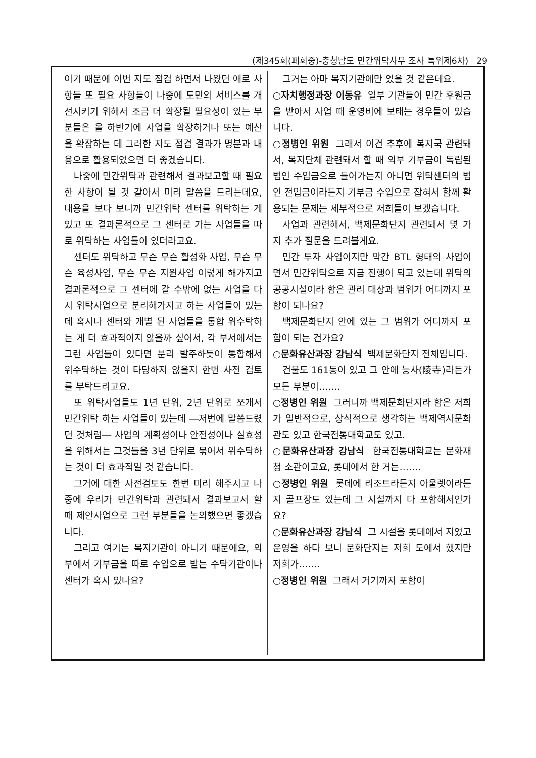(제345회(폐회중)-충청남도 민간위탁사무 조사 특위제6차) 29
이기 때문에 이번 지도 점검 하면서 나왔던 애로 사항들 또 필요 사항들이 나중에 도민의 서비스를 개선시키기 위해서 조금 더 확장될 필요성이 있는 부분들은 올 하반기에 사업을 확장하거나 또는 예산을 확장하는 데 그러한 지도 점검 결과가 명분과 내용으로 활용되었으면 더 좋겠습니다.
나중에 민간위탁과 관련해서 결과보고할 때 필요한 사항이 될 것 같아서 미리 말씀을 드리는데요, 내용을 보다 보니까 민간위탁 센터를 위탁하는 게 있고 또 결과론적으로 그 센터로 가는 사업들을 따로 위탁하는 사업들이 있더라고요.
센터도 위탁하고 무슨 무슨 활성화 사업, 무슨 무슨 육성사업, 무슨 무슨 지원사업 이렇게 해가지고 결과론적으로 그 센터에 갈 수밖에 없는 사업을 다시 위탁사업으로 분리해가지고 하는 사업들이 있는데 혹시나 센터와 개별 된 사업들을 통합 위수탁하는 게 더 효과적이지 않을까 싶어서, 각 부서에서는 그런 사업들이 있다면 분리 발주하듯이 통합해서 위수탁하는 것이 타당하지 않을지 한번 사전 검토를 부탁드리고요.
또 위탁사업들도 1년 단위, 2년 단위로 쪼개서 민간위탁 하는 사업들이 있는데 ―저번에 말씀드렸던 것처럼― 사업의 계획성이나 안전성이나 실효성을 위해서는 그것들을 3년 단위로 묶어서 위수탁하는 것이 더 효과적일 것 같습니다.
그거에 대한 사전검토도 한번 미리 해주시고 나중에 우리가 민간위탁과 관련돼서 결과보고서 할 때 제안사업으로 그런 부분들을 논의했으면 좋겠습니다.
그리고 여기는 복지기관이 아니기 때문에요, 외부에서 기부금을 따로 수입으로 받는 수탁기관이나 센터가 혹시 있나요?
그거는 아마 복지기관에만 있을 것 같은데요.
○자치행정과장 이동유 일부 기관들이 민간 후원금을 받아서 사업 때 운영비에 보태는 경우들이 있습니다.
○정병인 위원 그래서 이건 추후에 복지국 관련돼서, 복지단체 관련돼서 할 때 외부 기부금이 독립된 법인 수입금으로 들어가는지 아니면 위탁센터의 법인 전입금이라든지 기부금 수입으로 잡혀서 함께 활용되는 문제는 세부적으로 저희들이 보겠습니다.
사업과 관련해서, 백제문화단지 관련돼서 몇 가지 추가 질문을 드려볼게요.
민간 투자 사업이지만 약간 BTL 형태의 사업이면서 민간위탁으로 지금 진행이 되고 있는데 위탁의 공공시설이라 함은 관리 대상과 범위가 어디까지 포함이 되나요?
백제문화단지 안에 있는 그 범위가 어디까지 포함이 되는 건가요?
○문화유산과장 강남식 백제문화단지 전체입니다.
건물도 161동이 있고 그 안에 능사(陵寺)라든가 모든 부분이…….
○정병인 위원 그러니까 백제문화단지라 함은 저희가 일반적으로, 상식적으로 생각하는 백제역사문화관도 있고 한국전통대학교도 있고.
○문화유산과장 강남식 한국전통대학교는 문화재청 소관이고요, 롯데에서 한 거는…….
○정병인 위원 롯데에 리조트라든지 아울렛이라든지 골프장도 있는데 그 시설까지 다 포함해서인가요?
○문화유산과장 강남식 그 시설을 롯데에서 지었고 운영을 하다 보니 문화단지는 저희 도에서 했지만 저희가…….
○정병인 위원 그래서 거기까지 포함이